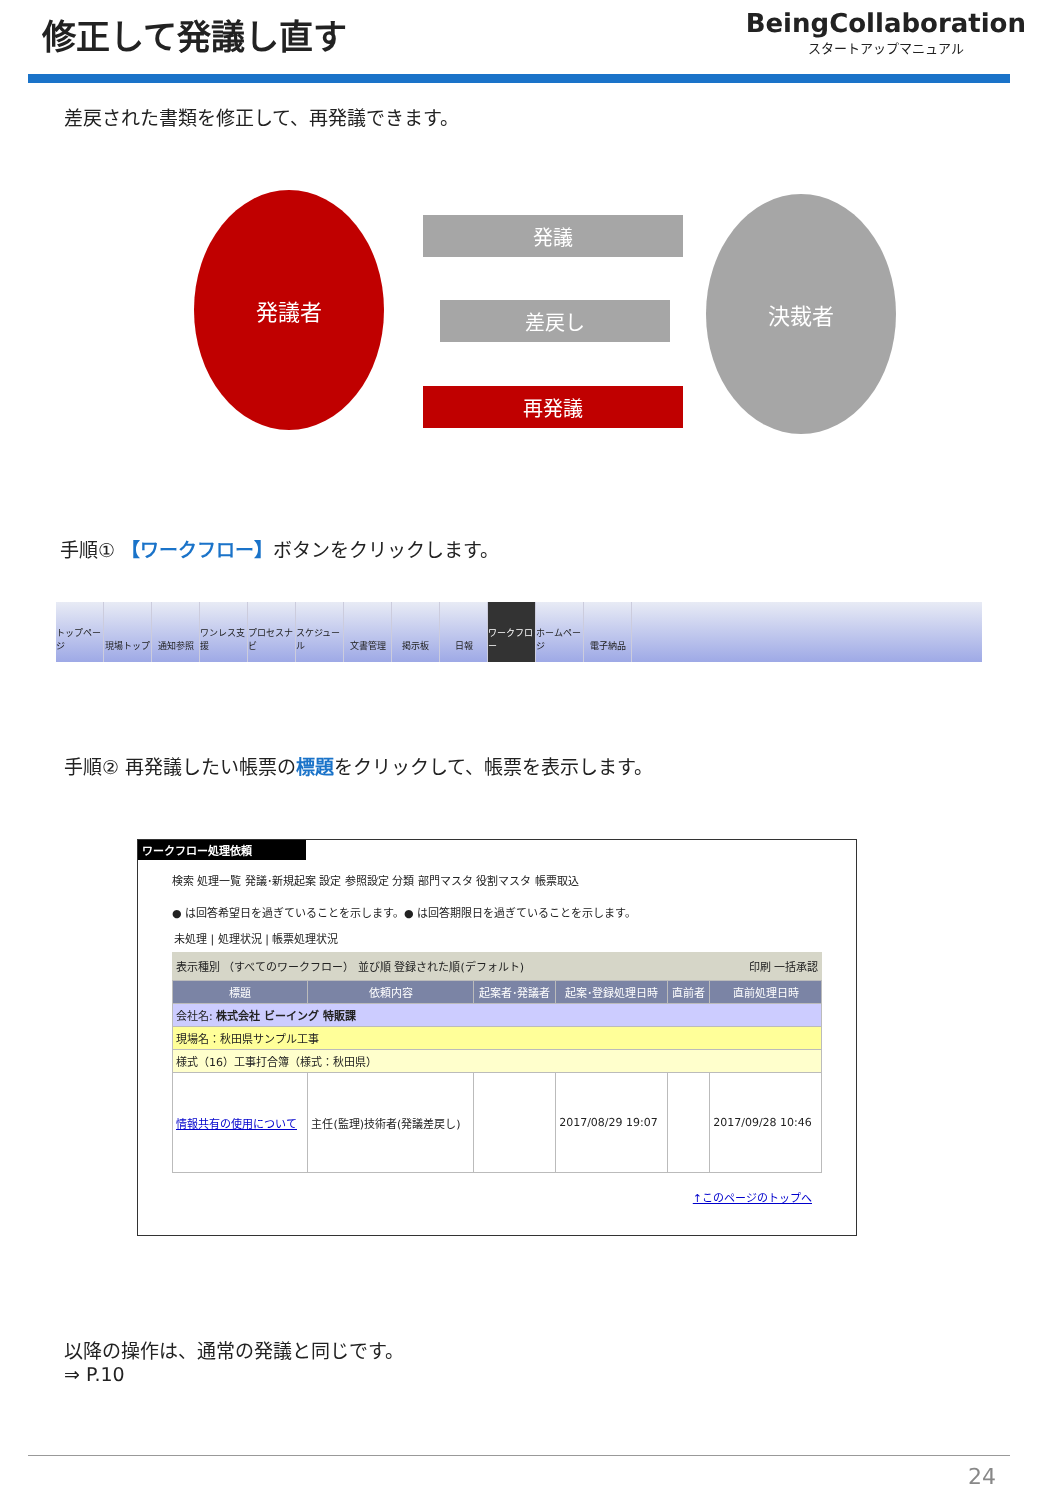修正して発議し直す
BeingCollaboration
スタートアップマニュアル
差戻された書類を修正して、再発議できます。
発議者 決裁者
発議
差戻し
再発議
手順① 【ワークフロー】ボタンをクリックします。
トップページ
現場トップ 通知参照 ワンレス支援
プロセスナビ
スケジュール
文書管理 掲示板 日報 ワークフロー
ホームページ
電子納品
手順② 再発議したい帳票の標題をクリックして、帳票を表示します。
ワークフロー処理依頼
検索 処理一覧 発議･新規起案 設定 参照設定 分類 部門マスタ 役割マスタ 帳票取込
● は回答希望日を過ぎていることを示します。● は回答期限日を過ぎていることを示します。
未処理 | 処理状況 | 帳票処理状況
表示種別 （すべてのワークフロー） 並び順 登録された順(デフォルト) 印刷 一括承認
| 標題 | 依頼内容 | 起案者･発議者 | 起案･登録処理日時 | 直前者 | 直前処理日時 |
| --- | --- | --- | --- | --- | --- |
| 会社名: 株式会社 ビーイング 特販課 | | | | | |
| 現場名：秋田県サンプル工事 | | | | | |
| 様式（16）工事打合簿（様式：秋田県） | | | | | |
| 情報共有の使用について | 主任(監理)技術者(発議差戻し) | | 2017/08/29 19:07 | | 2017/09/28 10:46 |
↑このページのトップへ
以降の操作は、通常の発議と同じです。
⇒ P.10
24